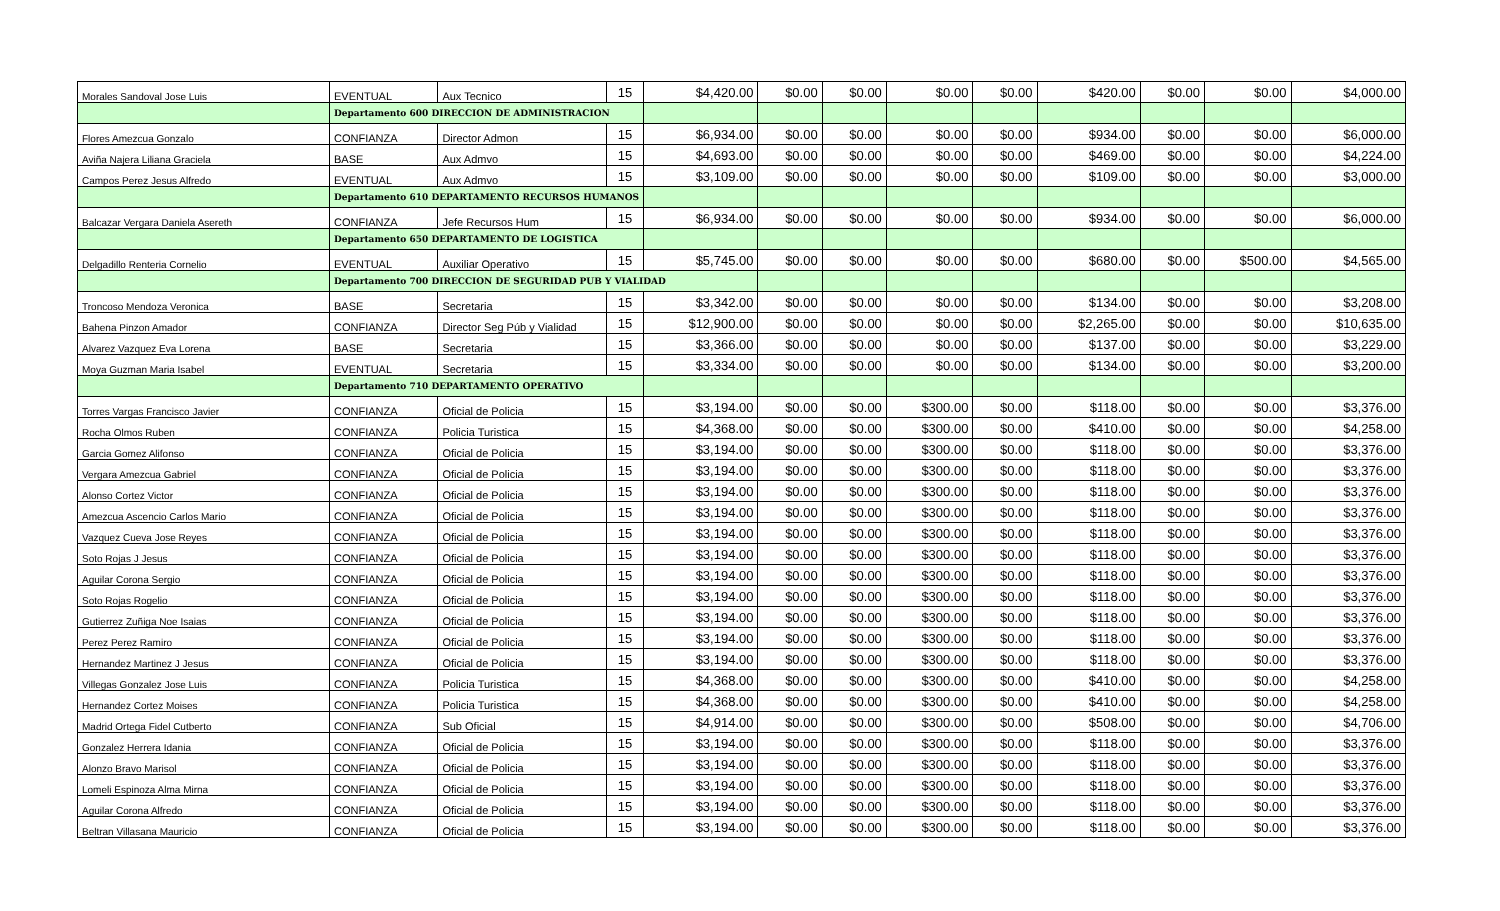| Morales Sandoval Jose Luis | EVENTUAL | Aux Tecnico | 15 | $4,420.00 | $0.00 | $0.00 | $0.00 | $0.00 | $420.00 | $0.00 | $0.00 | $4,000.00 |
| | Departamento 600 DIRECCION DE ADMINISTRACION | | | | | | | | | | | |
| Flores Amezcua Gonzalo | CONFIANZA | Director Admon | 15 | $6,934.00 | $0.00 | $0.00 | $0.00 | $0.00 | $934.00 | $0.00 | $0.00 | $6,000.00 |
| Aviña Najera Liliana Graciela | BASE | Aux Admvo | 15 | $4,693.00 | $0.00 | $0.00 | $0.00 | $0.00 | $469.00 | $0.00 | $0.00 | $4,224.00 |
| Campos Perez Jesus Alfredo | EVENTUAL | Aux Admvo | 15 | $3,109.00 | $0.00 | $0.00 | $0.00 | $0.00 | $109.00 | $0.00 | $0.00 | $3,000.00 |
| | Departamento 610 DEPARTAMENTO RECURSOS HUMANOS | | | | | | | | | | | |
| Balcazar Vergara Daniela Asereth | CONFIANZA | Jefe Recursos Hum | 15 | $6,934.00 | $0.00 | $0.00 | $0.00 | $0.00 | $934.00 | $0.00 | $0.00 | $6,000.00 |
| | Departamento 650 DEPARTAMENTO DE LOGISTICA | | | | | | | | | | | |
| Delgadillo Renteria Cornelio | EVENTUAL | Auxiliar Operativo | 15 | $5,745.00 | $0.00 | $0.00 | $0.00 | $0.00 | $680.00 | $0.00 | $500.00 | $4,565.00 |
| | Departamento 700 DIRECCION DE SEGURIDAD PUB Y VIALIDAD | | | | | | | | | | | |
| Troncoso Mendoza Veronica | BASE | Secretaria | 15 | $3,342.00 | $0.00 | $0.00 | $0.00 | $0.00 | $134.00 | $0.00 | $0.00 | $3,208.00 |
| Bahena Pinzon Amador | CONFIANZA | Director Seg Púb y Vialidad | 15 | $12,900.00 | $0.00 | $0.00 | $0.00 | $0.00 | $2,265.00 | $0.00 | $0.00 | $10,635.00 |
| Alvarez Vazquez Eva Lorena | BASE | Secretaria | 15 | $3,366.00 | $0.00 | $0.00 | $0.00 | $0.00 | $137.00 | $0.00 | $0.00 | $3,229.00 |
| Moya Guzman Maria Isabel | EVENTUAL | Secretaria | 15 | $3,334.00 | $0.00 | $0.00 | $0.00 | $0.00 | $134.00 | $0.00 | $0.00 | $3,200.00 |
| | Departamento 710 DEPARTAMENTO OPERATIVO | | | | | | | | | | | |
| Torres Vargas Francisco Javier | CONFIANZA | Oficial de Policia | 15 | $3,194.00 | $0.00 | $0.00 | $300.00 | $0.00 | $118.00 | $0.00 | $0.00 | $3,376.00 |
| Rocha Olmos Ruben | CONFIANZA | Policia Turistica | 15 | $4,368.00 | $0.00 | $0.00 | $300.00 | $0.00 | $410.00 | $0.00 | $0.00 | $4,258.00 |
| Garcia Gomez Alifonso | CONFIANZA | Oficial de Policia | 15 | $3,194.00 | $0.00 | $0.00 | $300.00 | $0.00 | $118.00 | $0.00 | $0.00 | $3,376.00 |
| Vergara Amezcua Gabriel | CONFIANZA | Oficial de Policia | 15 | $3,194.00 | $0.00 | $0.00 | $300.00 | $0.00 | $118.00 | $0.00 | $0.00 | $3,376.00 |
| Alonso Cortez Victor | CONFIANZA | Oficial de Policia | 15 | $3,194.00 | $0.00 | $0.00 | $300.00 | $0.00 | $118.00 | $0.00 | $0.00 | $3,376.00 |
| Amezcua Ascencio Carlos Mario | CONFIANZA | Oficial de Policia | 15 | $3,194.00 | $0.00 | $0.00 | $300.00 | $0.00 | $118.00 | $0.00 | $0.00 | $3,376.00 |
| Vazquez Cueva Jose Reyes | CONFIANZA | Oficial de Policia | 15 | $3,194.00 | $0.00 | $0.00 | $300.00 | $0.00 | $118.00 | $0.00 | $0.00 | $3,376.00 |
| Soto Rojas J Jesus | CONFIANZA | Oficial de Policia | 15 | $3,194.00 | $0.00 | $0.00 | $300.00 | $0.00 | $118.00 | $0.00 | $0.00 | $3,376.00 |
| Aguilar Corona Sergio | CONFIANZA | Oficial de Policia | 15 | $3,194.00 | $0.00 | $0.00 | $300.00 | $0.00 | $118.00 | $0.00 | $0.00 | $3,376.00 |
| Soto Rojas Rogelio | CONFIANZA | Oficial de Policia | 15 | $3,194.00 | $0.00 | $0.00 | $300.00 | $0.00 | $118.00 | $0.00 | $0.00 | $3,376.00 |
| Gutierrez Zuñiga Noe Isaias | CONFIANZA | Oficial de Policia | 15 | $3,194.00 | $0.00 | $0.00 | $300.00 | $0.00 | $118.00 | $0.00 | $0.00 | $3,376.00 |
| Perez Perez Ramiro | CONFIANZA | Oficial de Policia | 15 | $3,194.00 | $0.00 | $0.00 | $300.00 | $0.00 | $118.00 | $0.00 | $0.00 | $3,376.00 |
| Hernandez Martinez J Jesus | CONFIANZA | Oficial de Policia | 15 | $3,194.00 | $0.00 | $0.00 | $300.00 | $0.00 | $118.00 | $0.00 | $0.00 | $3,376.00 |
| Villegas Gonzalez Jose Luis | CONFIANZA | Policia Turistica | 15 | $4,368.00 | $0.00 | $0.00 | $300.00 | $0.00 | $410.00 | $0.00 | $0.00 | $4,258.00 |
| Hernandez Cortez Moises | CONFIANZA | Policia Turistica | 15 | $4,368.00 | $0.00 | $0.00 | $300.00 | $0.00 | $410.00 | $0.00 | $0.00 | $4,258.00 |
| Madrid Ortega Fidel Cutberto | CONFIANZA | Sub Oficial | 15 | $4,914.00 | $0.00 | $0.00 | $300.00 | $0.00 | $508.00 | $0.00 | $0.00 | $4,706.00 |
| Gonzalez Herrera Idania | CONFIANZA | Oficial de Policia | 15 | $3,194.00 | $0.00 | $0.00 | $300.00 | $0.00 | $118.00 | $0.00 | $0.00 | $3,376.00 |
| Alonzo Bravo Marisol | CONFIANZA | Oficial de Policia | 15 | $3,194.00 | $0.00 | $0.00 | $300.00 | $0.00 | $118.00 | $0.00 | $0.00 | $3,376.00 |
| Lomeli Espinoza Alma Mirna | CONFIANZA | Oficial de Policia | 15 | $3,194.00 | $0.00 | $0.00 | $300.00 | $0.00 | $118.00 | $0.00 | $0.00 | $3,376.00 |
| Aguilar Corona Alfredo | CONFIANZA | Oficial de Policia | 15 | $3,194.00 | $0.00 | $0.00 | $300.00 | $0.00 | $118.00 | $0.00 | $0.00 | $3,376.00 |
| Beltran Villasana Mauricio | CONFIANZA | Oficial de Policia | 15 | $3,194.00 | $0.00 | $0.00 | $300.00 | $0.00 | $118.00 | $0.00 | $0.00 | $3,376.00 |